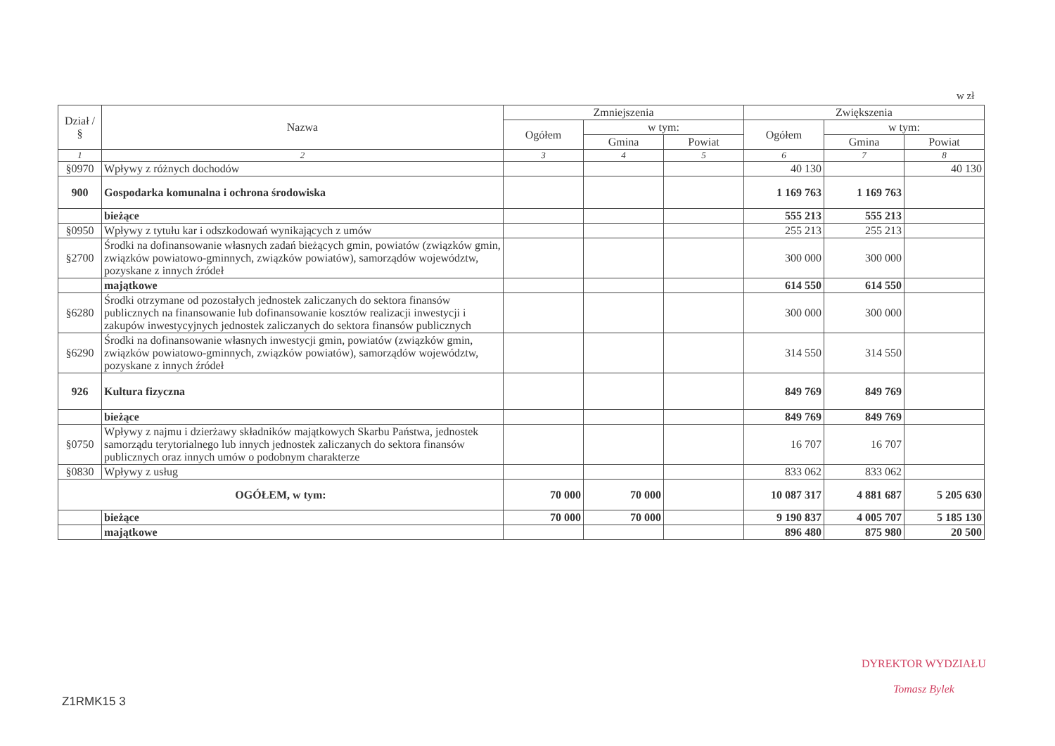w zł
| Dział / § | Nazwa | Zmniejszenia | | | Zwiększenia | | |
| --- | --- | --- | --- | --- | --- | --- | --- |
| | | Ogółem | w tym: | | Ogółem | w tym: | |
| | | | Gmina | Powiat | | Gmina | Powiat |
| 1 | 2 | 3 | 4 | 5 | 6 | 7 | 8 |
| §0970 | Wpływy z różnych dochodów | | | | 40 130 | | 40 130 |
| 900 | Gospodarka komunalna i ochrona środowiska | | | | 1 169 763 | 1 169 763 | |
| | bieżące | | | | 555 213 | 555 213 | |
| §0950 | Wpływy z tytułu kar i odszkodowań wynikających z umów | | | | 255 213 | 255 213 | |
| §2700 | Środki na dofinansowanie własnych zadań bieżących gmin, powiatów (związków gmin, związków powiatowo-gminnych, związków powiatów), samorządów województw, pozyskane z innych źródeł | | | | 300 000 | 300 000 | |
| | majątkowe | | | | 614 550 | 614 550 | |
| §6280 | Środki otrzymane od pozostałych jednostek zaliczanych do sektora finansów publicznych na finansowanie lub dofinansowanie kosztów realizacji inwestycji i zakupów inwestycyjnych jednostek zaliczanych do sektora finansów publicznych | | | | 300 000 | 300 000 | |
| §6290 | Środki na dofinansowanie własnych inwestycji gmin, powiatów (związków gmin, związków powiatowo-gminnych, związków powiatów), samorządów województw, pozyskane z innych źródeł | | | | 314 550 | 314 550 | |
| 926 | Kultura fizyczna | | | | 849 769 | 849 769 | |
| | bieżące | | | | 849 769 | 849 769 | |
| §0750 | Wpływy z najmu i dzierżawy składników majątkowych Skarbu Państwa, jednostek samorządu terytorialnego lub innych jednostek zaliczanych do sektora finansów publicznych oraz innych umów o podobnym charakterze | | | | 16 707 | 16 707 | |
| §0830 | Wpływy z usług | | | | 833 062 | 833 062 | |
| OGÓŁEM, w tym: | | 70 000 | 70 000 | | 10 087 317 | 4 881 687 | 5 205 630 |
| | bieżące | 70 000 | 70 000 | | 9 190 837 | 4 005 707 | 5 185 130 |
| | majątkowe | | | | 896 480 | 875 980 | 20 500 |
DYREKTOR WYDZIAŁU
Tomasz Bylek
Z1RMK15 3